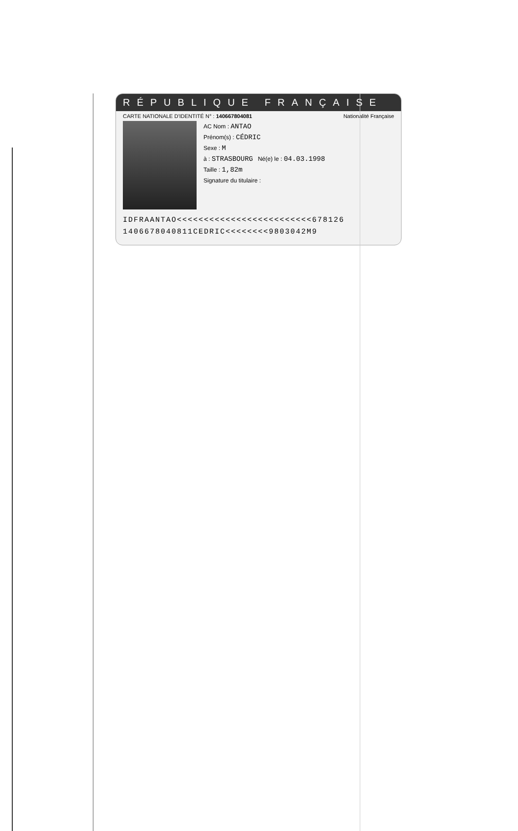RÉPUBLIQUE FRANÇAISE
CARTE NATIONALE D'IDENTITÉ N° : 140667804081 Nationalité Française
AC Nom : ANTAO
Prénom(s) : CÉDRIC
Sexe : M
à : STRASBOURG Né(e) le : 04.03.1998
Taille : 1,82m
Signature du titulaire :
IDFRAANTAO<<<<<<<<<<<<<<<<<<<<<<<<<678126
1406678040811CEDRIC<<<<<<<<9803042M9